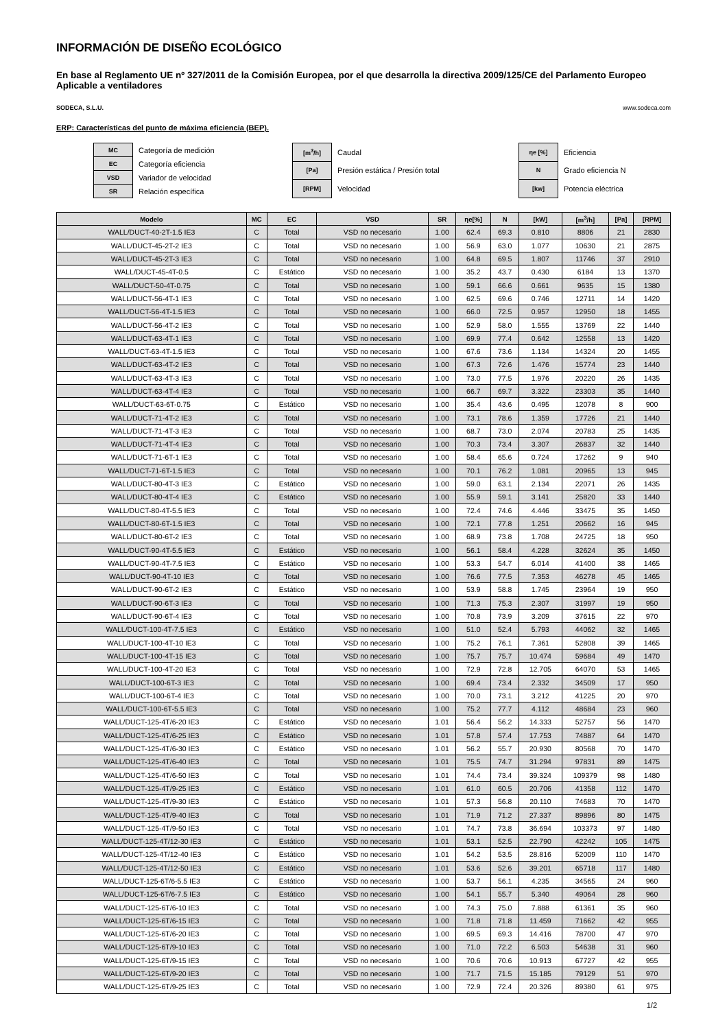INFORMACIÓN DE DISEÑO ECOLÓGICO
En base al Reglamento UE nº 327/2011 de la Comisión Europea, por el que desarrolla la directiva 2009/125/CE del Parlamento Europeo
Aplicable a ventiladores
SODECA, S.L.U. www.sodeca.com
ERP: Características del punto de máxima eficiencia (BEP).
| MC | Categoría de medición |
| EC | Categoría eficiencia |
| VSD | Variador de velocidad |
| SR | Relación específica |
| [m<sup>3</sup>/h] | Caudal |
| [Pa] | Presión estática / Presión total |
| [RPM] | Velocidad |
| ηe [%] | Eficiencia |
| N | Grado eficiencia N |
| [kw] | Potencia eléctrica |
| Modelo | MC | EC | VSD | SR | ηe[%] | N | [kW] | [m<sup>3</sup>/h] | [Pa] | [RPM] |
| --- | --- | --- | --- | --- | --- | --- | --- | --- | --- | --- |
| WALL/DUCT-40-2T-1.5 IE3 | C | Total | VSD no necesario | 1.00 | 62.4 | 69.3 | 0.810 | 8806 | 21 | 2830 |
| WALL/DUCT-45-2T-2 IE3 | C | Total | VSD no necesario | 1.00 | 56.9 | 63.0 | 1.077 | 10630 | 21 | 2875 |
| WALL/DUCT-45-2T-3 IE3 | C | Total | VSD no necesario | 1.00 | 64.8 | 69.5 | 1.807 | 11746 | 37 | 2910 |
| WALL/DUCT-45-4T-0.5 | C | Estático | VSD no necesario | 1.00 | 35.2 | 43.7 | 0.430 | 6184 | 13 | 1370 |
| WALL/DUCT-50-4T-0.75 | C | Total | VSD no necesario | 1.00 | 59.1 | 66.6 | 0.661 | 9635 | 15 | 1380 |
| WALL/DUCT-56-4T-1 IE3 | C | Total | VSD no necesario | 1.00 | 62.5 | 69.6 | 0.746 | 12711 | 14 | 1420 |
| WALL/DUCT-56-4T-1.5 IE3 | C | Total | VSD no necesario | 1.00 | 66.0 | 72.5 | 0.957 | 12950 | 18 | 1455 |
| WALL/DUCT-56-4T-2 IE3 | C | Total | VSD no necesario | 1.00 | 52.9 | 58.0 | 1.555 | 13769 | 22 | 1440 |
| WALL/DUCT-63-4T-1 IE3 | C | Total | VSD no necesario | 1.00 | 69.9 | 77.4 | 0.642 | 12558 | 13 | 1420 |
| WALL/DUCT-63-4T-1.5 IE3 | C | Total | VSD no necesario | 1.00 | 67.6 | 73.6 | 1.134 | 14324 | 20 | 1455 |
| WALL/DUCT-63-4T-2 IE3 | C | Total | VSD no necesario | 1.00 | 67.3 | 72.6 | 1.476 | 15774 | 23 | 1440 |
| WALL/DUCT-63-4T-3 IE3 | C | Total | VSD no necesario | 1.00 | 73.0 | 77.5 | 1.976 | 20220 | 26 | 1435 |
| WALL/DUCT-63-4T-4 IE3 | C | Total | VSD no necesario | 1.00 | 66.7 | 69.7 | 3.322 | 23303 | 35 | 1440 |
| WALL/DUCT-63-6T-0.75 | C | Estático | VSD no necesario | 1.00 | 35.4 | 43.6 | 0.495 | 12078 | 8 | 900 |
| WALL/DUCT-71-4T-2 IE3 | C | Total | VSD no necesario | 1.00 | 73.1 | 78.6 | 1.359 | 17726 | 21 | 1440 |
| WALL/DUCT-71-4T-3 IE3 | C | Total | VSD no necesario | 1.00 | 68.7 | 73.0 | 2.074 | 20783 | 25 | 1435 |
| WALL/DUCT-71-4T-4 IE3 | C | Total | VSD no necesario | 1.00 | 70.3 | 73.4 | 3.307 | 26837 | 32 | 1440 |
| WALL/DUCT-71-6T-1 IE3 | C | Total | VSD no necesario | 1.00 | 58.4 | 65.6 | 0.724 | 17262 | 9 | 940 |
| WALL/DUCT-71-6T-1.5 IE3 | C | Total | VSD no necesario | 1.00 | 70.1 | 76.2 | 1.081 | 20965 | 13 | 945 |
| WALL/DUCT-80-4T-3 IE3 | C | Estático | VSD no necesario | 1.00 | 59.0 | 63.1 | 2.134 | 22071 | 26 | 1435 |
| WALL/DUCT-80-4T-4 IE3 | C | Estático | VSD no necesario | 1.00 | 55.9 | 59.1 | 3.141 | 25820 | 33 | 1440 |
| WALL/DUCT-80-4T-5.5 IE3 | C | Total | VSD no necesario | 1.00 | 72.4 | 74.6 | 4.446 | 33475 | 35 | 1450 |
| WALL/DUCT-80-6T-1.5 IE3 | C | Total | VSD no necesario | 1.00 | 72.1 | 77.8 | 1.251 | 20662 | 16 | 945 |
| WALL/DUCT-80-6T-2 IE3 | C | Total | VSD no necesario | 1.00 | 68.9 | 73.8 | 1.708 | 24725 | 18 | 950 |
| WALL/DUCT-90-4T-5.5 IE3 | C | Estático | VSD no necesario | 1.00 | 56.1 | 58.4 | 4.228 | 32624 | 35 | 1450 |
| WALL/DUCT-90-4T-7.5 IE3 | C | Estático | VSD no necesario | 1.00 | 53.3 | 54.7 | 6.014 | 41400 | 38 | 1465 |
| WALL/DUCT-90-4T-10 IE3 | C | Total | VSD no necesario | 1.00 | 76.6 | 77.5 | 7.353 | 46278 | 45 | 1465 |
| WALL/DUCT-90-6T-2 IE3 | C | Estático | VSD no necesario | 1.00 | 53.9 | 58.8 | 1.745 | 23964 | 19 | 950 |
| WALL/DUCT-90-6T-3 IE3 | C | Total | VSD no necesario | 1.00 | 71.3 | 75.3 | 2.307 | 31997 | 19 | 950 |
| WALL/DUCT-90-6T-4 IE3 | C | Total | VSD no necesario | 1.00 | 70.8 | 73.9 | 3.209 | 37615 | 22 | 970 |
| WALL/DUCT-100-4T-7.5 IE3 | C | Estático | VSD no necesario | 1.00 | 51.0 | 52.4 | 5.793 | 44062 | 32 | 1465 |
| WALL/DUCT-100-4T-10 IE3 | C | Total | VSD no necesario | 1.00 | 75.2 | 76.1 | 7.361 | 52808 | 39 | 1465 |
| WALL/DUCT-100-4T-15 IE3 | C | Total | VSD no necesario | 1.00 | 75.7 | 75.7 | 10.474 | 59684 | 49 | 1470 |
| WALL/DUCT-100-4T-20 IE3 | C | Total | VSD no necesario | 1.00 | 72.9 | 72.8 | 12.705 | 64070 | 53 | 1465 |
| WALL/DUCT-100-6T-3 IE3 | C | Total | VSD no necesario | 1.00 | 69.4 | 73.4 | 2.332 | 34509 | 17 | 950 |
| WALL/DUCT-100-6T-4 IE3 | C | Total | VSD no necesario | 1.00 | 70.0 | 73.1 | 3.212 | 41225 | 20 | 970 |
| WALL/DUCT-100-6T-5.5 IE3 | C | Total | VSD no necesario | 1.00 | 75.2 | 77.7 | 4.112 | 48684 | 23 | 960 |
| WALL/DUCT-125-4T/6-20 IE3 | C | Estático | VSD no necesario | 1.01 | 56.4 | 56.2 | 14.333 | 52757 | 56 | 1470 |
| WALL/DUCT-125-4T/6-25 IE3 | C | Estático | VSD no necesario | 1.01 | 57.8 | 57.4 | 17.753 | 74887 | 64 | 1470 |
| WALL/DUCT-125-4T/6-30 IE3 | C | Estático | VSD no necesario | 1.01 | 56.2 | 55.7 | 20.930 | 80568 | 70 | 1470 |
| WALL/DUCT-125-4T/6-40 IE3 | C | Total | VSD no necesario | 1.01 | 75.5 | 74.7 | 31.294 | 97831 | 89 | 1475 |
| WALL/DUCT-125-4T/6-50 IE3 | C | Total | VSD no necesario | 1.01 | 74.4 | 73.4 | 39.324 | 109379 | 98 | 1480 |
| WALL/DUCT-125-4T/9-25 IE3 | C | Estático | VSD no necesario | 1.01 | 61.0 | 60.5 | 20.706 | 41358 | 112 | 1470 |
| WALL/DUCT-125-4T/9-30 IE3 | C | Estático | VSD no necesario | 1.01 | 57.3 | 56.8 | 20.110 | 74683 | 70 | 1470 |
| WALL/DUCT-125-4T/9-40 IE3 | C | Total | VSD no necesario | 1.01 | 71.9 | 71.2 | 27.337 | 89896 | 80 | 1475 |
| WALL/DUCT-125-4T/9-50 IE3 | C | Total | VSD no necesario | 1.01 | 74.7 | 73.8 | 36.694 | 103373 | 97 | 1480 |
| WALL/DUCT-125-4T/12-30 IE3 | C | Estático | VSD no necesario | 1.01 | 53.1 | 52.5 | 22.790 | 42242 | 105 | 1475 |
| WALL/DUCT-125-4T/12-40 IE3 | C | Estático | VSD no necesario | 1.01 | 54.2 | 53.5 | 28.816 | 52009 | 110 | 1470 |
| WALL/DUCT-125-4T/12-50 IE3 | C | Estático | VSD no necesario | 1.01 | 53.6 | 52.6 | 39.201 | 65718 | 117 | 1480 |
| WALL/DUCT-125-6T/6-5.5 IE3 | C | Estático | VSD no necesario | 1.00 | 53.7 | 56.1 | 4.235 | 34565 | 24 | 960 |
| WALL/DUCT-125-6T/6-7.5 IE3 | C | Estático | VSD no necesario | 1.00 | 54.1 | 55.7 | 5.340 | 49064 | 28 | 960 |
| WALL/DUCT-125-6T/6-10 IE3 | C | Total | VSD no necesario | 1.00 | 74.3 | 75.0 | 7.888 | 61361 | 35 | 960 |
| WALL/DUCT-125-6T/6-15 IE3 | C | Total | VSD no necesario | 1.00 | 71.8 | 71.8 | 11.459 | 71662 | 42 | 955 |
| WALL/DUCT-125-6T/6-20 IE3 | C | Total | VSD no necesario | 1.00 | 69.5 | 69.3 | 14.416 | 78700 | 47 | 970 |
| WALL/DUCT-125-6T/9-10 IE3 | C | Total | VSD no necesario | 1.00 | 71.0 | 72.2 | 6.503 | 54638 | 31 | 960 |
| WALL/DUCT-125-6T/9-15 IE3 | C | Total | VSD no necesario | 1.00 | 70.6 | 70.6 | 10.913 | 67727 | 42 | 955 |
| WALL/DUCT-125-6T/9-20 IE3 | C | Total | VSD no necesario | 1.00 | 71.7 | 71.5 | 15.185 | 79129 | 51 | 970 |
| WALL/DUCT-125-6T/9-25 IE3 | C | Total | VSD no necesario | 1.00 | 72.9 | 72.4 | 20.326 | 89380 | 61 | 975 |
1/2